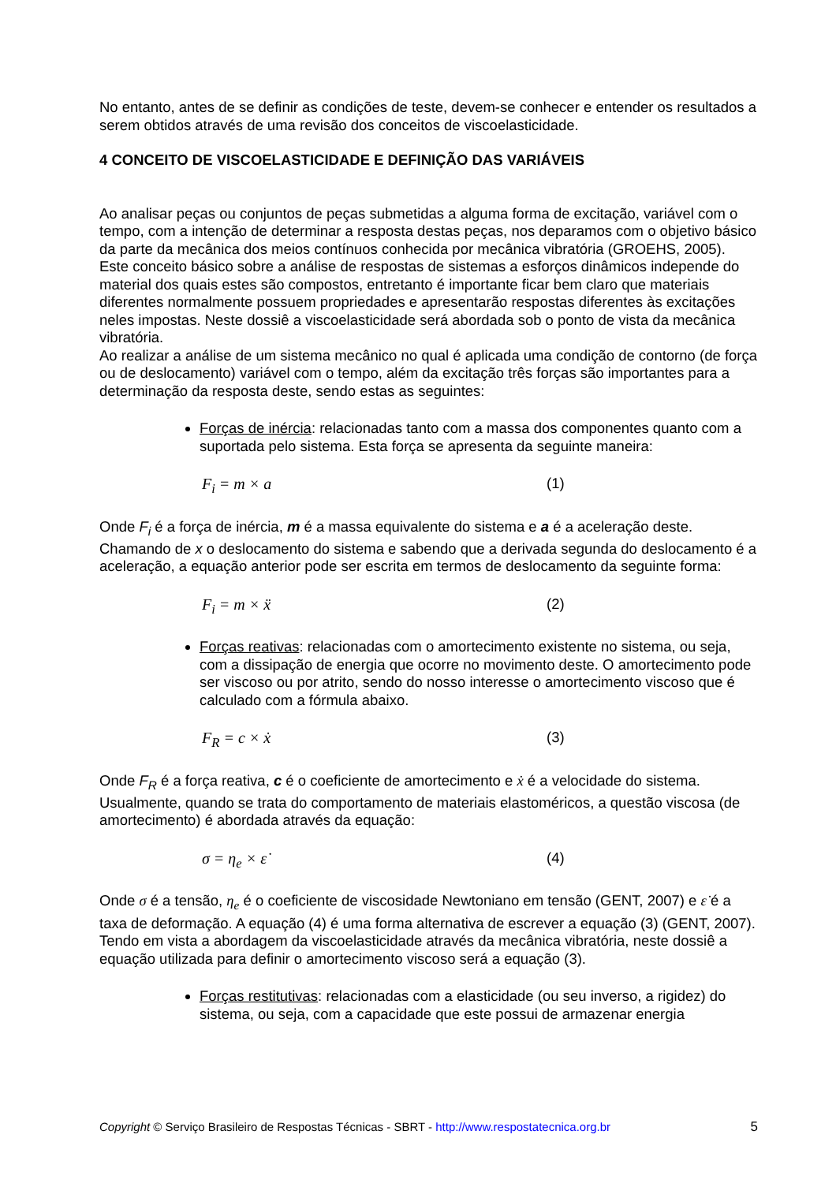No entanto, antes de se definir as condições de teste, devem-se conhecer e entender os resultados a serem obtidos através de uma revisão dos conceitos de viscoelasticidade.
4 CONCEITO DE VISCOELASTICIDADE E DEFINIÇÃO DAS VARIÁVEIS
Ao analisar peças ou conjuntos de peças submetidas a alguma forma de excitação, variável com o tempo, com a intenção de determinar a resposta destas peças, nos deparamos com o objetivo básico da parte da mecânica dos meios contínuos conhecida por mecânica vibratória (GROEHS, 2005). Este conceito básico sobre a análise de respostas de sistemas a esforços dinâmicos independe do material dos quais estes são compostos, entretanto é importante ficar bem claro que materiais diferentes normalmente possuem propriedades e apresentarão respostas diferentes às excitações neles impostas. Neste dossiê a viscoelasticidade será abordada sob o ponto de vista da mecânica vibratória.
Ao realizar a análise de um sistema mecânico no qual é aplicada uma condição de contorno (de força ou de deslocamento) variável com o tempo, além da excitação três forças são importantes para a determinação da resposta deste, sendo estas as seguintes:
Forças de inércia: relacionadas tanto com a massa dos componentes quanto com a suportada pelo sistema. Esta força se apresenta da seguinte maneira:
F<sub>i</sub> = m × a (1)
Onde F<sub>i</sub> é a força de inércia, m é a massa equivalente do sistema e a é a aceleração deste. Chamando de x o deslocamento do sistema e sabendo que a derivada segunda do deslocamento é a aceleração, a equação anterior pode ser escrita em termos de deslocamento da seguinte forma:
F<sub>i</sub> = m × ẍ (2)
Forças reativas: relacionadas com o amortecimento existente no sistema, ou seja, com a dissipação de energia que ocorre no movimento deste. O amortecimento pode ser viscoso ou por atrito, sendo do nosso interesse o amortecimento viscoso que é calculado com a fórmula abaixo.
F<sub>R</sub> = c × ẋ (3)
Onde F<sub>R</sub> é a força reativa, c é o coeficiente de amortecimento e ẋ é a velocidade do sistema. Usualmente, quando se trata do comportamento de materiais elastoméricos, a questão viscosa (de amortecimento) é abordada através da equação:
σ = η<sub>e</sub> × ε̇ (4)
Onde σ é a tensão, η<sub>e</sub> é o coeficiente de viscosidade Newtoniano em tensão (GENT, 2007) e ε̇ é a taxa de deformação. A equação (4) é uma forma alternativa de escrever a equação (3) (GENT, 2007). Tendo em vista a abordagem da viscoelasticidade através da mecânica vibratória, neste dossiê a equação utilizada para definir o amortecimento viscoso será a equação (3).
Forças restitutivas: relacionadas com a elasticidade (ou seu inverso, a rigidez) do sistema, ou seja, com a capacidade que este possui de armazenar energia
Copyright © Serviço Brasileiro de Respostas Técnicas - SBRT - http://www.respostatecnica.org.br 5